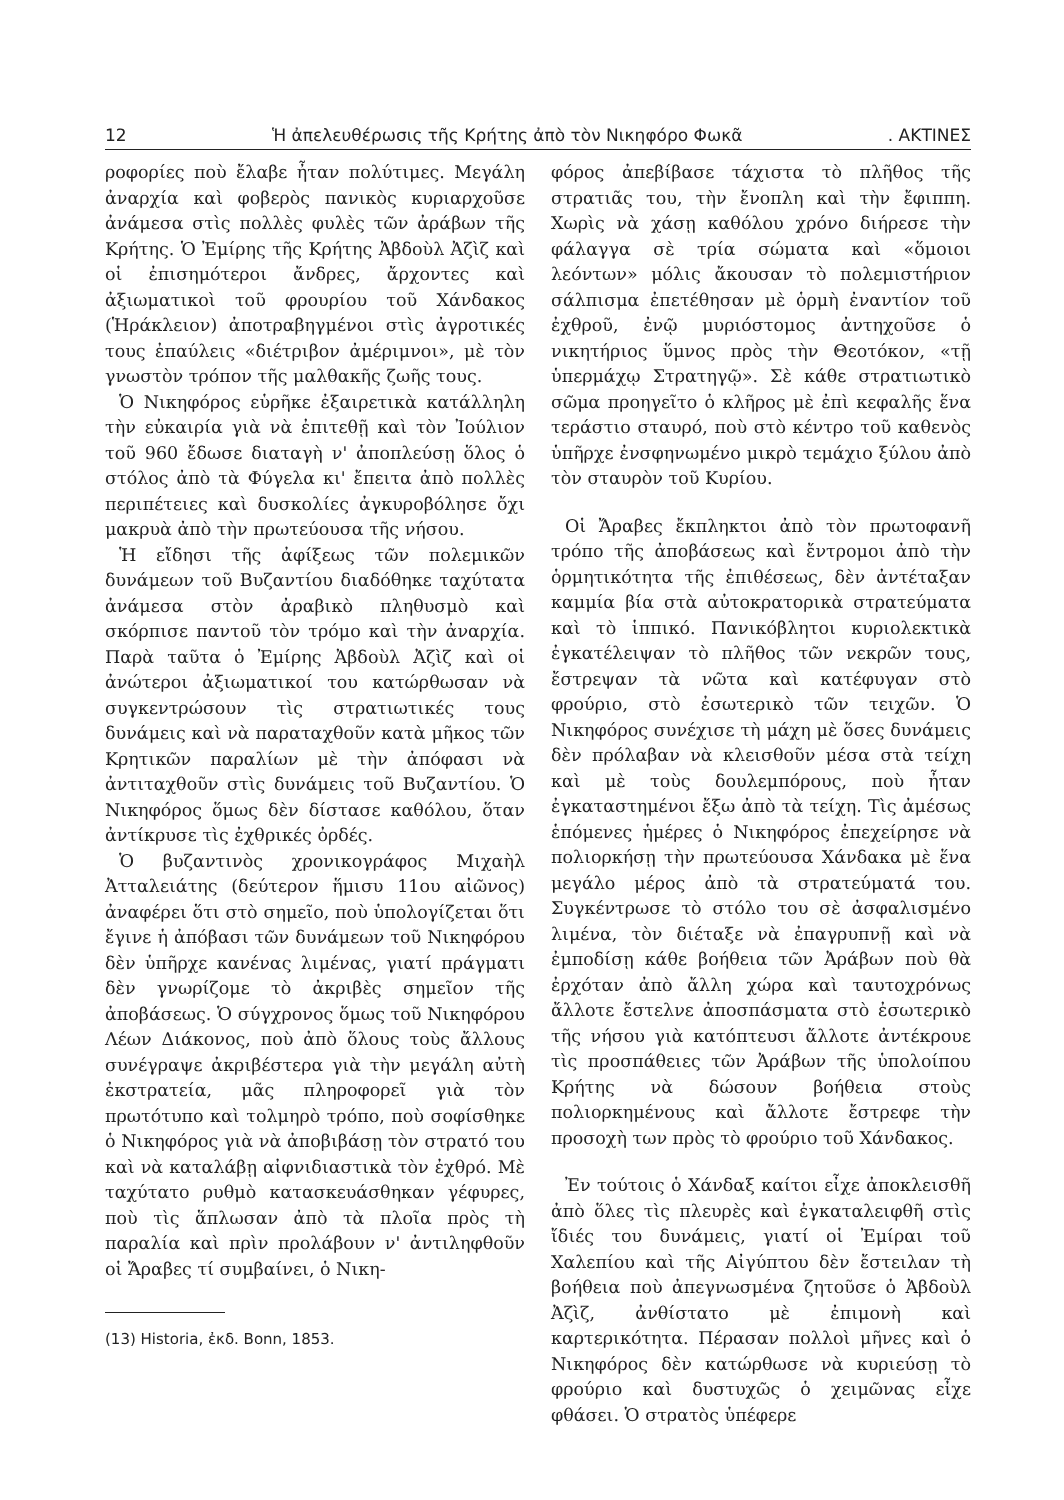12 Ἡ ἀπελευθέρωσις τῆς Κρήτης ἀπὸ τὸν Νικηφόρο Φωκᾶ. ΑΚΤΙΝΕΣ
ροφορίες ποὺ ἔλαβε ἦταν πολύτιμες. Μεγάλη ἀναρχία καὶ φοβερὸς πανικὸς κυριαρχοῦσε ἀνάμεσα στὶς πολλὲς φυλὲς τῶν ἀράβων τῆς Κρήτης. Ὁ Ἐμίρης τῆς Κρήτης Ἀβδοὺλ Ἀζὶζ καὶ οἱ ἐπισημότεροι ἄνδρες, ἄρχοντες καὶ ἀξιωματικοὶ τοῦ φρουρίου τοῦ Χάνδακος (Ἡράκλειον) ἀποτραβηγμένοι στὶς ἀγροτικές τους ἐπαύλεις «διέτριβον ἀμέριμνοι», μὲ τὸν γνωστὸν τρόπον τῆς μαλθακῆς ζωῆς τους.
Ὁ Νικηφόρος εὑρῆκε ἐξαιρετικὰ κατάλληλη τὴν εὐκαιρία γιὰ νὰ ἐπιτεθῇ καὶ τὸν Ἰούλιον τοῦ 960 ἔδωσε διαταγὴ ν' ἀποπλεύσῃ ὅλος ὁ στόλος ἀπὸ τὰ Φύγελα κι' ἔπειτα ἀπὸ πολλὲς περιπέτειες καὶ δυσκολίες ἀγκυροβόλησε ὄχι μακρυὰ ἀπὸ τὴν πρωτεύουσα τῆς νήσου.
Ἡ εἴδησι τῆς ἀφίξεως τῶν πολεμικῶν δυνάμεων τοῦ Βυζαντίου διαδόθηκε ταχύτατα ἀνάμεσα στὸν ἀραβικὸ πληθυσμὸ καὶ σκόρπισε παντοῦ τὸν τρόμο καὶ τὴν ἀναρχία. Παρὰ ταῦτα ὁ Ἐμίρης Ἀβδοὺλ Ἀζὶζ καὶ οἱ ἀνώτεροι ἀξιωματικοί του κατώρθωσαν νὰ συγκεντρώσουν τὶς στρατιωτικές τους δυνάμεις καὶ νὰ παραταχθοῦν κατὰ μῆκος τῶν Κρητικῶν παραλίων μὲ τὴν ἀπόφασι νὰ ἀντιταχθοῦν στὶς δυνάμεις τοῦ Βυζαντίου. Ὁ Νικηφόρος ὅμως δὲν δίστασε καθόλου, ὅταν ἀντίκρυσε τὶς ἐχθρικές ὀρδές.
Ὁ βυζαντινὸς χρονικογράφος Μιχαὴλ Ἀτταλειάτης (δεύτερον ἥμισυ 11ου αἰῶνος) ἀναφέρει ὅτι στὸ σημεῖο, ποὺ ὑπολογίζεται ὅτι ἔγινε ἡ ἀπόβασι τῶν δυνάμεων τοῦ Νικηφόρου δὲν ὑπῆρχε κανένας λιμένας, γιατί πράγματι δὲν γνωρίζομε τὸ ἀκριβὲς σημεῖον τῆς ἀποβάσεως. Ὁ σύγχρονος ὅμως τοῦ Νικηφόρου Λέων Διάκονος, ποὺ ἀπὸ ὅλους τοὺς ἄλλους συνέγραψε ἀκριβέστερα γιὰ τὴν μεγάλη αὐτὴ ἐκστρατεία, μᾶς πληροφορεῖ γιὰ τὸν πρωτότυπο καὶ τολμηρὸ τρόπο, ποὺ σοφίσθηκε ὁ Νικηφόρος γιὰ νὰ ἀποβιβάσῃ τὸν στρατό του καὶ νὰ καταλάβῃ αἰφνιδιαστικὰ τὸν ἐχθρό. Μὲ ταχύτατο ρυθμὸ κατασκευάσθηκαν γέφυρες, ποὺ τὶς ἅπλωσαν ἀπὸ τὰ πλοῖα πρὸς τὴ παραλία καὶ πρὶν προλάβουν ν' ἀντιληφθοῦν οἱ Ἄραβες τί συμβαίνει, ὁ Νικη-
(13) Historia, ἐκδ. Bonn, 1853.
φόρος ἀπεβίβασε τάχιστα τὸ πλῆθος τῆς στρατιᾶς του, τὴν ἔνοπλη καὶ τὴν ἔφιππη. Χωρὶς νὰ χάσῃ καθόλου χρόνο διήρεσε τὴν φάλαγγα σὲ τρία σώματα καὶ «ὅμοιοι λεόντων» μόλις ἄκουσαν τὸ πολεμιστήριον σάλπισμα ἐπετέθησαν μὲ ὁρμὴ ἐναντίον τοῦ ἐχθροῦ, ἐνῷ μυριόστομος ἀντηχοῦσε ὁ νικητήριος ὕμνος πρὸς τὴν Θεοτόκον, «τῇ ὑπερμάχῳ Στρατηγῷ». Σὲ κάθε στρατιωτικὸ σῶμα προηγεῖτο ὁ κλῆρος μὲ ἐπὶ κεφαλῆς ἕνα τεράστιο σταυρό, ποὺ στὸ κέντρο τοῦ καθενὸς ὑπῆρχε ἐνσφηνωμένο μικρὸ τεμάχιο ξύλου ἀπὸ τὸν σταυρὸν τοῦ Κυρίου.
Οἱ Ἄραβες ἔκπληκτοι ἀπὸ τὸν πρωτοφανῆ τρόπο τῆς ἀποβάσεως καὶ ἔντρομοι ἀπὸ τὴν ὁρμητικότητα τῆς ἐπιθέσεως, δὲν ἀντέταξαν καμμία βία στὰ αὐτοκρατορικὰ στρατεύματα καὶ τὸ ἱππικό. Πανικόβλητοι κυριολεκτικὰ ἐγκατέλειψαν τὸ πλῆθος τῶν νεκρῶν τους, ἔστρεψαν τὰ νῶτα καὶ κατέφυγαν στὸ φρούριο, στὸ ἐσωτερικὸ τῶν τειχῶν. Ὁ Νικηφόρος συνέχισε τὴ μάχη μὲ ὅσες δυνάμεις δὲν πρόλαβαν νὰ κλεισθοῦν μέσα στὰ τείχη καὶ μὲ τοὺς δουλεμπόρους, ποὺ ἦταν ἐγκαταστημένοι ἔξω ἀπὸ τὰ τείχη. Τὶς ἀμέσως ἑπόμενες ἡμέρες ὁ Νικηφόρος ἐπεχείρησε νὰ πολιορκήσῃ τὴν πρωτεύουσα Χάνδακα μὲ ἕνα μεγάλο μέρος ἀπὸ τὰ στρατεύματά του. Συγκέντρωσε τὸ στόλο του σὲ ἀσφαλισμένο λιμένα, τὸν διέταξε νὰ ἐπαγρυπνῇ καὶ νὰ ἐμποδίσῃ κάθε βοήθεια τῶν Ἀράβων ποὺ θὰ ἐρχόταν ἀπὸ ἄλλη χώρα καὶ ταυτοχρόνως ἄλλοτε ἔστελνε ἀποσπάσματα στὸ ἐσωτερικὸ τῆς νήσου γιὰ κατόπτευσι ἄλλοτε ἀντέκρουε τὶς προσπάθειες τῶν Ἀράβων τῆς ὑπολοίπου Κρήτης νὰ δώσουν βοήθεια στοὺς πολιορκημένους καὶ ἄλλοτε ἔστρεφε τὴν προσοχὴ των πρὸς τὸ φρούριο τοῦ Χάνδακος.
Ἐν τούτοις ὁ Χάνδαξ καίτοι εἶχε ἀποκλεισθῆ ἀπὸ ὅλες τὶς πλευρὲς καὶ ἐγκαταλειφθῆ στὶς ἴδιές του δυνάμεις, γιατί οἱ Ἐμίραι τοῦ Χαλεπίου καὶ τῆς Αἰγύπτου δὲν ἔστειλαν τὴ βοήθεια ποὺ ἀπεγνωσμένα ζητοῦσε ὁ Ἀβδοὺλ Ἀζὶζ, ἀνθίστατο μὲ ἐπιμονὴ καὶ καρτερικότητα. Πέρασαν πολλοὶ μῆνες καὶ ὁ Νικηφόρος δὲν κατώρθωσε νὰ κυριεύσῃ τὸ φρούριο καὶ δυστυχῶς ὁ χειμῶνας εἶχε φθάσει. Ὁ στρατὸς ὑπέφερε